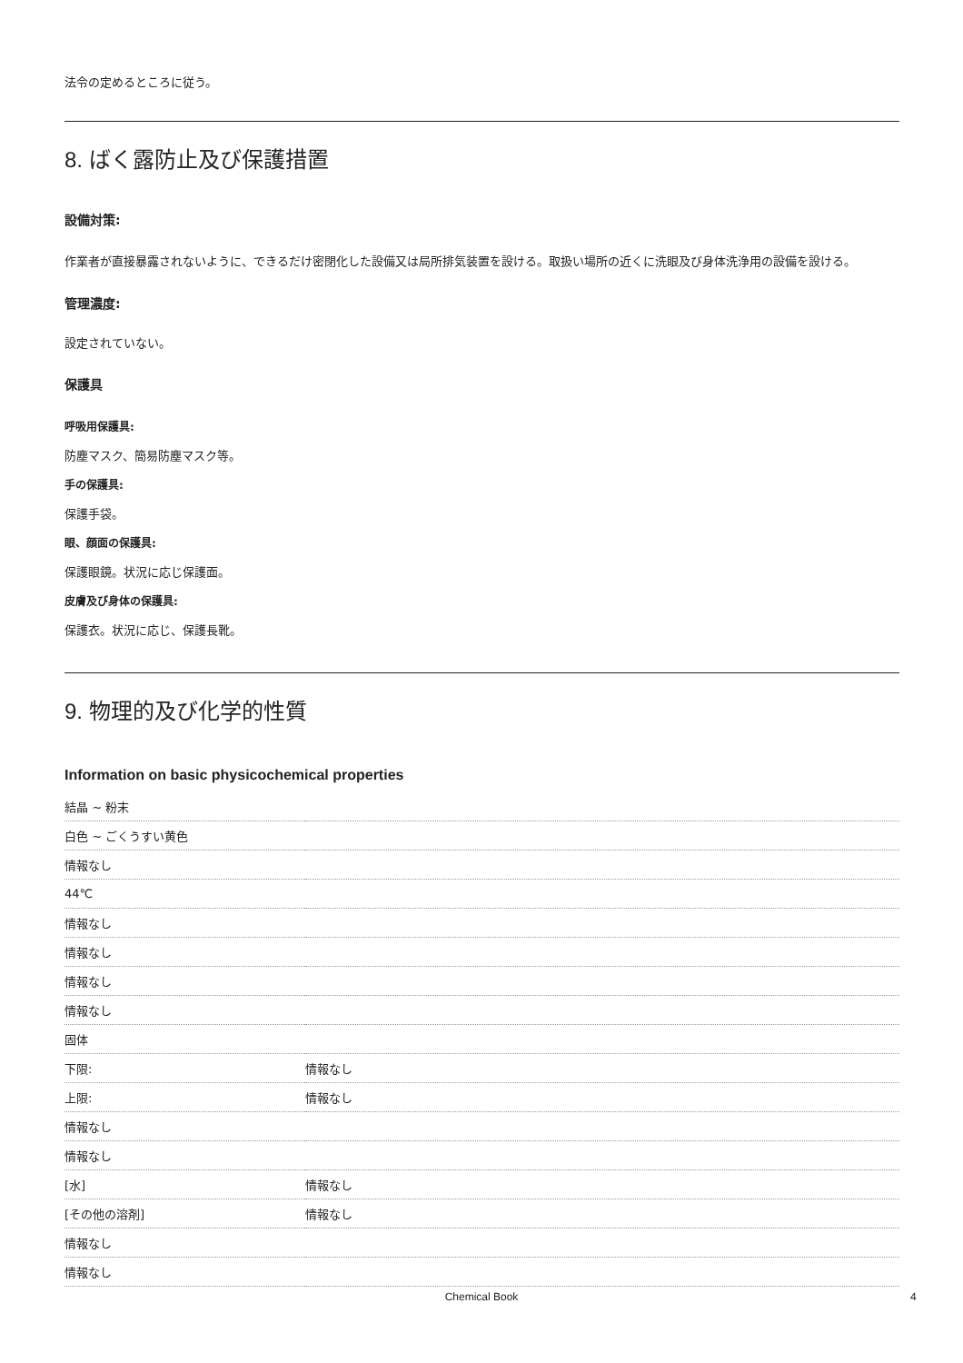法令の定めるところに従う。
8. ばく露防止及び保護措置
設備対策:
作業者が直接暴露されないように、できるだけ密閉化した設備又は局所排気装置を設ける。取扱い場所の近くに洗眼及び身体洗浄用の設備を設ける。
管理濃度:
設定されていない。
保護具
呼吸用保護具:
防塵マスク、簡易防塵マスク等。
手の保護具:
保護手袋。
眼、顔面の保護具:
保護眼鏡。状況に応じ保護面。
皮膚及び身体の保護具:
保護衣。状況に応じ、保護長靴。
9. 物理的及び化学的性質
Information on basic physicochemical properties
| 結晶 ~ 粉末 | |
| 白色 ~ ごくうすい黄色 | |
| 情報なし | |
| 44℃ | |
| 情報なし | |
| 情報なし | |
| 情報なし | |
| 情報なし | |
| 固体 | |
| 下限: | 情報なし |
| 上限: | 情報なし |
| 情報なし | |
| 情報なし | |
| [水] | 情報なし |
| [その他の溶剤] | 情報なし |
| 情報なし | |
| 情報なし | |
Chemical Book 4